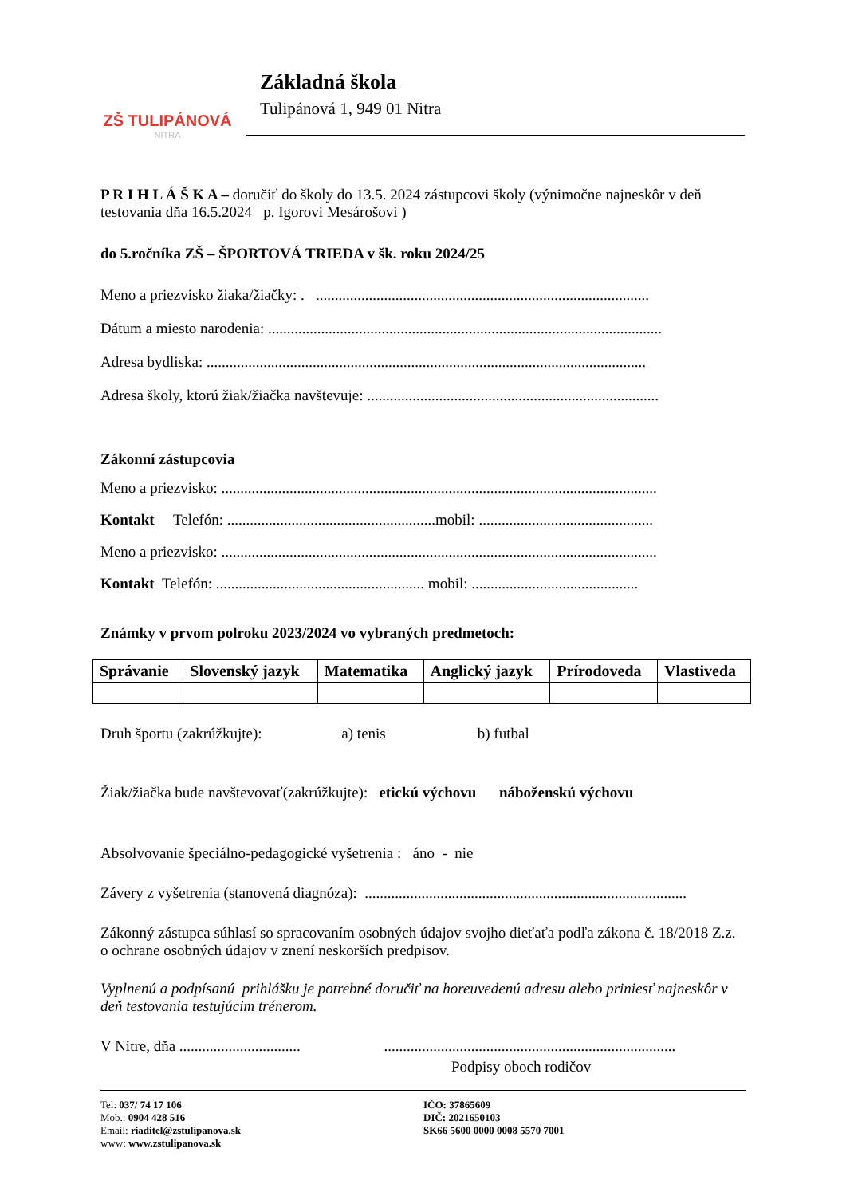ZŠ TULIPÁNOVÁ
NITRA
Základná škola
Tulipánová 1, 949 01 Nitra
P R I H L Á Š K A – doručiť do školy do 13.5. 2024 zástupcovi školy (výnimočne najneskôr v deň testovania dňa 16.5.2024 p. Igorovi Mesárošovi )
do 5.ročníka ZŠ – ŠPORTOVÁ TRIEDA v šk. roku 2024/25
Meno a priezvisko žiaka/žiačky: . ........................................................................................
Dátum a miesto narodenia: ........................................................................................................
Adresa bydliska: ....................................................................................................................
Adresa školy, ktorú žiak/žiačka navštevuje: .............................................................................
Zákonní zástupcovia
Meno a priezvisko: ...................................................................................................................
Kontakt Telefón: .......................................................mobil: ..............................................
Meno a priezvisko: ...................................................................................................................
Kontakt Telefón: ....................................................... mobil: ............................................
Známky v prvom polroku 2023/2024 vo vybraných predmetoch:
| Správanie | Slovenský jazyk | Matematika | Anglický jazyk | Prírodoveda | Vlastiveda |
| --- | --- | --- | --- | --- | --- |
Druh športu (zakrúžkujte): a) tenis b) futbal
Žiak/žiačka bude navštevovať(zakrúžkujte): etickú výchovu náboženskú výchovu
Absolvovanie špeciálno-pedagogické vyšetrenia : áno - nie
Závery z vyšetrenia (stanovená diagnóza): .....................................................................................
Zákonný zástupca súhlasí so spracovaním osobných údajov svojho dieťaťa podľa zákona č. 18/2018 Z.z. o ochrane osobných údajov v znení neskorších predpisov.
Vyplnenú a podpísanú prihlášku je potrebné doručiť na horeuvedenú adresu alebo priniesť najneskôr v deň testovania testujúcim trénerom.
V Nitre, dňa ................................ .............................................................................
Podpisy oboch rodičov
Tel: 037/ 74 17 106
Mob.: 0904 428 516
Email: riaditel@zstulipanova.sk
www: www.zstulipanova.sk
IČO: 37865609
DIČ: 2021650103
SK66 5600 0000 0008 5570 7001